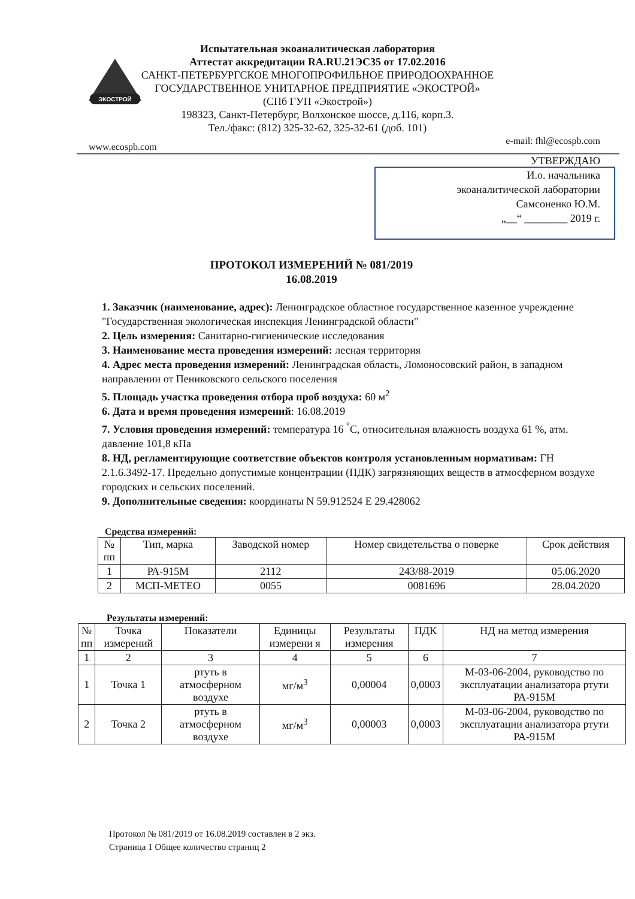ЭКОСТРОЙ
Испытательная экоаналитическая лаборатория
Аттестат аккредитации RA.RU.21ЭС35 от 17.02.2016
САНКТ-ПЕТЕРБУРГСКОЕ МНОГОПРОФИЛЬНОЕ ПРИРОДООХРАННОЕ
ГОСУДАРСТВЕННОЕ УНИТАРНОЕ ПРЕДПРИЯТИЕ «ЭКОСТРОЙ»
(СПб ГУП «Экострой»)
198323, Санкт-Петербург, Волхонское шоссе, д.116, корп.3.
Тел./факс: (812) 325-32-62, 325-32-61 (доб. 101)
www.ecospb.com
e-mail: fhl@ecospb.com
УТВЕРЖДАЮ
И.о. начальника
экоаналитической лаборатории
Самсоненко Ю.М.
„__“ ________ 2019 г.
ПРОТОКОЛ ИЗМЕРЕНИЙ № 081/2019
16.08.2019
1. Заказчик (наименование, адрес): Ленинградское областное государственное казенное учреждение "Государственная экологическая инспекция Ленинградской области"
2. Цель измерения: Санитарно-гигиенические исследования
3. Наименование места проведения измерений: лесная территория
4. Адрес места проведения измерений: Ленинградская область, Ломоносовский район, в западном направлении от Пениковского сельского поселения
5. Площадь участка проведения отбора проб воздуха: 60 м<sup>2</sup>
6. Дата и время проведения измерений: 16.08.2019
7. Условия проведения измерений: температура 16 <sup>°</sup>С, относительная влажность воздуха 61 %, атм. давление 101,8 кПа
8. НД, регламентирующие соответствие объектов контроля установленным нормативам: ГН 2.1.6.3492-17. Предельно допустимые концентрации (ПДК) загрязняющих веществ в атмосферном воздухе городских и сельских поселений.
9. Дополнительные сведения: координаты N 59.912524 E 29.428062
Средства измерений:
| № пп | Тип, марка | Заводской номер | Номер свидетельства о поверке | Срок действия |
| --- | --- | --- | --- | --- |
| 1 | РА-915М | 2112 | 243/88-2019 | 05.06.2020 |
| 2 | МСП-МЕТЕО | 0055 | 0081696 | 28.04.2020 |
Результаты измерений:
| № пп | Точка измерений | Показатели | Единицы измерени я | Результаты измерения | ПДК | НД на метод измерения |
| --- | --- | --- | --- | --- | --- | --- |
| 1 | 2 | 3 | 4 | 5 | 6 | 7 |
| 1 | Точка 1 | ртуть в атмосферном воздухе | мг/м<sup>3</sup> | 0,00004 | 0,0003 | М-03-06-2004, руководство по эксплуатации анализатора ртути РА-915М |
| 2 | Точка 2 | ртуть в атмосферном воздухе | мг/м<sup>3</sup> | 0,00003 | 0,0003 | М-03-06-2004, руководство по эксплуатации анализатора ртути РА-915М |
Протокол № 081/2019 от 16.08.2019 составлен в 2 экз.
Страница 1 Общее количество страниц 2